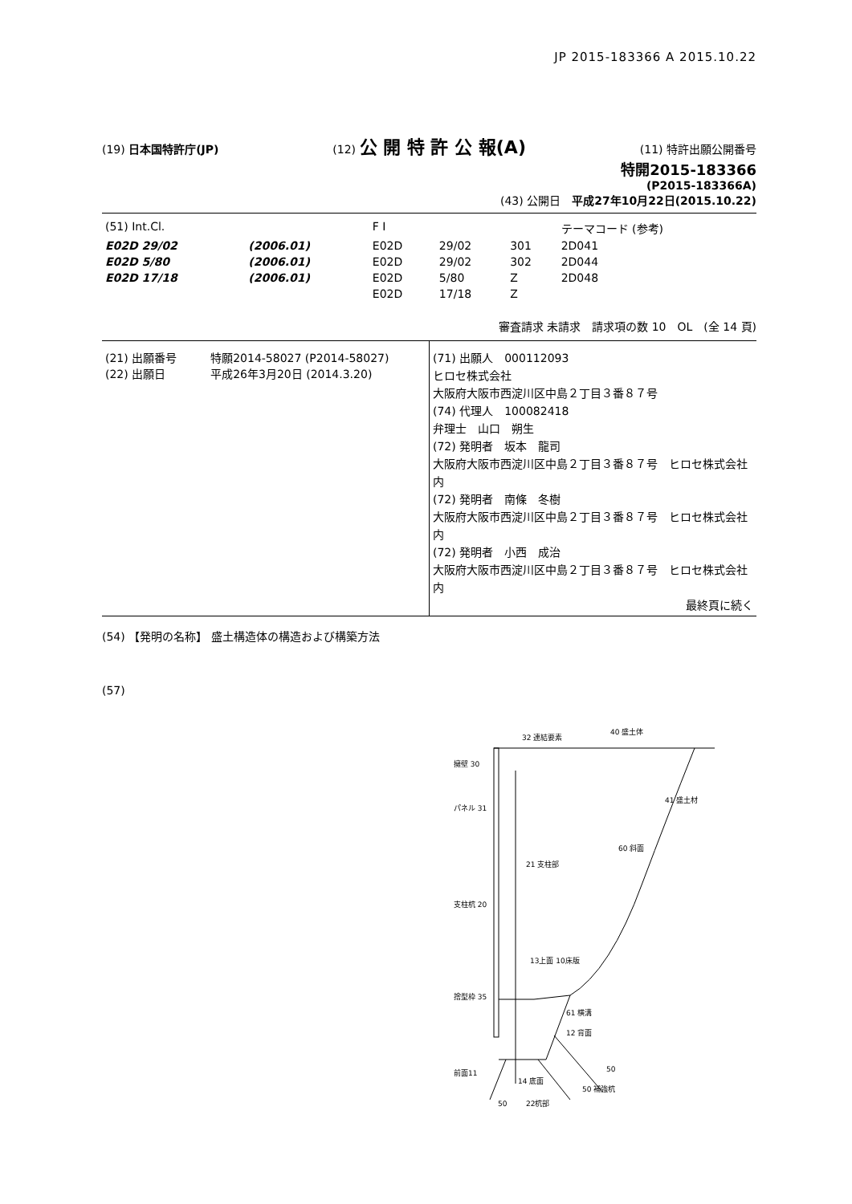JP 2015-183366 A 2015.10.22
(19) 日本国特許庁(JP) (12) 公 開 特 許 公 報(A) (11) 特許出願公開番号
特開2015-183366
(P2015-183366A)
(43) 公開日　平成27年10月22日(2015.10.22)
| (51) Int.Cl. | | F I | | | テーマコード (参考) |
| E02D 29/02 | (2006.01) | E02D | 29/02 | 301 | 2D041 |
| E02D 5/80 | (2006.01) | E02D | 29/02 | 302 | 2D044 |
| E02D 17/18 | (2006.01) | E02D | 5/80 | Z | 2D048 |
| | | E02D | 17/18 | Z | |
審査請求 未請求　請求項の数 10　OL　(全 14 頁)
| (21) 出願番号 特願2014-58027 (P2014-58027) (22) 出願日 平成26年3月20日 (2014.3.20) | (71) 出願人 000112093 ヒロセ株式会社 大阪府大阪市西淀川区中島２丁目３番８７号 (74) 代理人 100082418 弁理士 山口 朔生 (72) 発明者 坂本 龍司 大阪府大阪市西淀川区中島２丁目３番８７号 ヒロセ株式会社内 (72) 発明者 南條 冬樹 大阪府大阪市西淀川区中島２丁目３番８７号 ヒロセ株式会社内 (72) 発明者 小西 成治 大阪府大阪市西淀川区中島２丁目３番８７号 ヒロセ株式会社内 最終頁に続く |
(54) 【発明の名称】 盛土構造体の構造および構築方法
(57)
32 連結要素
40 盛土体
擁壁 30
パネル 31
21 支柱部
支柱杭 20
41 盛土材
60 斜面
13上面 10床版
61 横溝
捨型枠 35
12 背面
前面11
50
14 底面
50 補強杭
22杭部
50